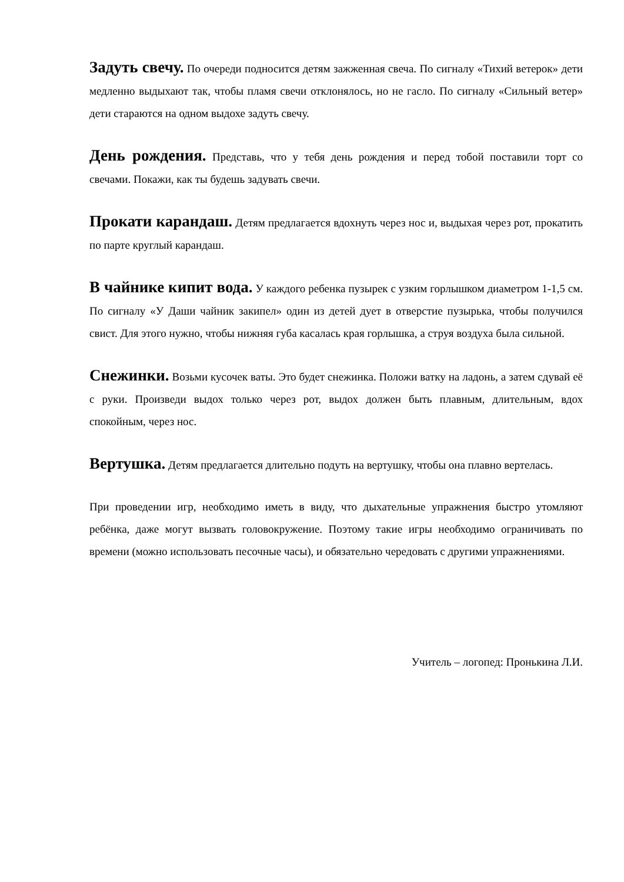Задуть свечу. По очереди подносится детям зажженная свеча. По сигналу «Тихий ветерок» дети медленно выдыхают так, чтобы пламя свечи отклонялось, но не гасло. По сигналу «Сильный ветер» дети стараются на одном выдохе задуть свечу.
День рождения. Представь, что у тебя день рождения и перед тобой поставили торт со свечами. Покажи, как ты будешь задувать свечи.
Прокати карандаш. Детям предлагается вдохнуть через нос и, выдыхая через рот, прокатить по парте круглый карандаш.
В чайнике кипит вода. У каждого ребенка пузырек с узким горлышком диаметром 1-1,5 см. По сигналу «У Даши чайник закипел» один из детей дует в отверстие пузырька, чтобы получился свист. Для этого нужно, чтобы нижняя губа касалась края горлышка, а струя воздуха была сильной.
Снежинки. Возьми кусочек ваты. Это будет снежинка. Положи ватку на ладонь, а затем сдувай её с руки. Произведи выдох только через рот, выдох должен быть плавным, длительным, вдох спокойным, через нос.
Вертушка. Детям предлагается длительно подуть на вертушку, чтобы она плавно вертелась.
При проведении игр, необходимо иметь в виду, что дыхательные упражнения быстро утомляют ребёнка, даже могут вызвать головокружение. Поэтому такие игры необходимо ограничивать по времени (можно использовать песочные часы), и обязательно чередовать с другими упражнениями.
Учитель – логопед: Пронькина Л.И.